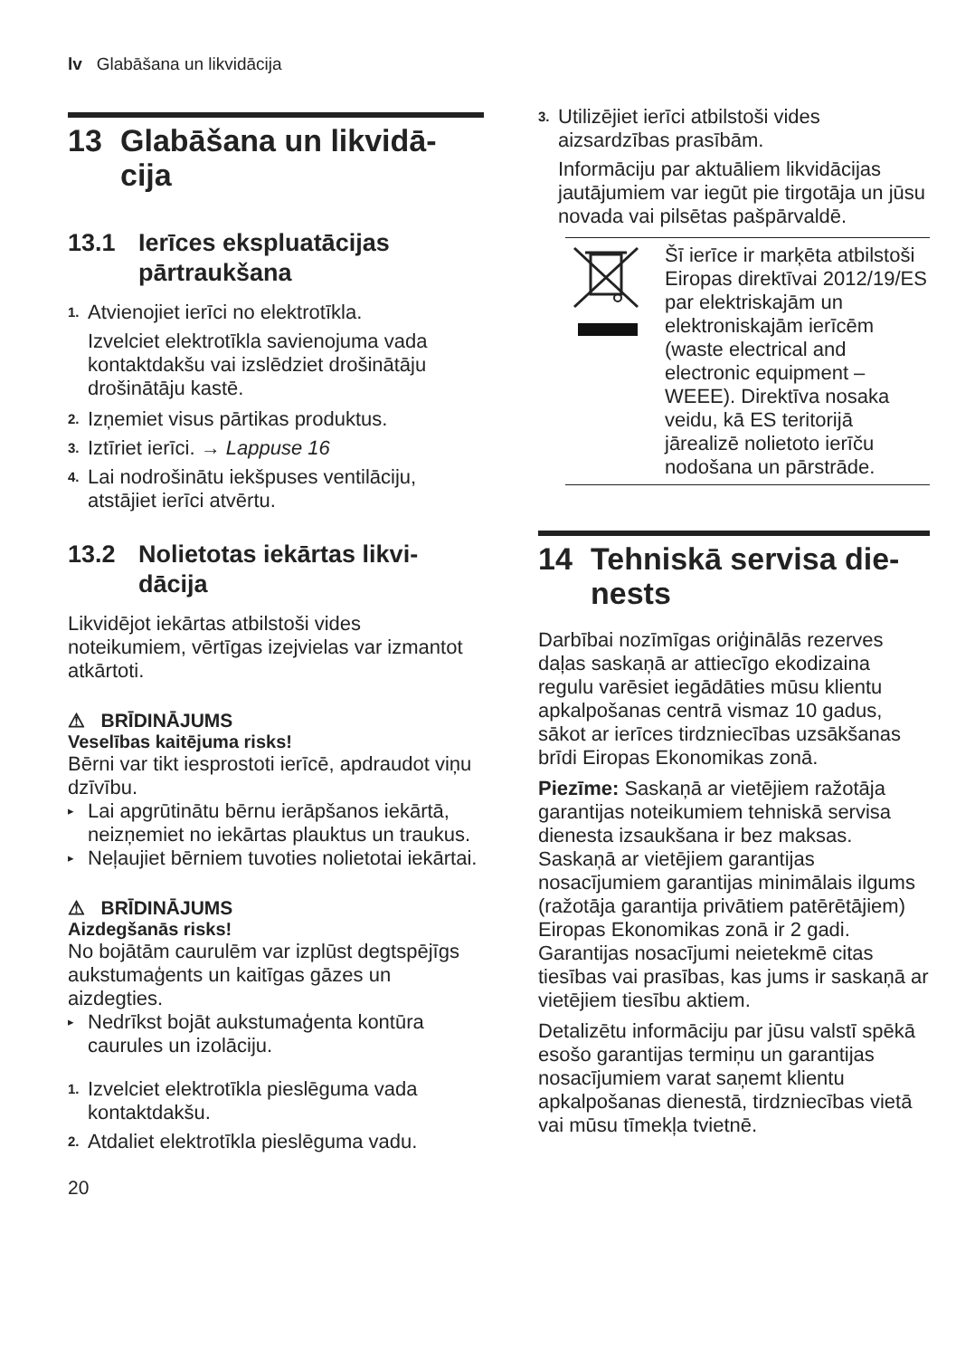lv Glabāšana un likvidācija
13 Glabāšana un likvidā-cija
13.1 Ierīces ekspluatācijas pārtraukšana
1. Atvienojiet ierīci no elektrotīkla.
Izvelciet elektrotīkla savienojuma vada kontaktdakšu vai izslēdziet drošinātāju drošinātāju kastē.
2. Izņemiet visus pārtikas produktus.
3. Iztīriet ierīci. → Lappuse 16
4. Lai nodrošinātu iekšpuses ventilāciju, atstājiet ierīci atvērtu.
13.2 Nolietotas iekārtas likvi-dācija
Likvidējot iekārtas atbilstoši vides noteikumiem, vērtīgas izejvielas var izmantot atkārtoti.
⚠ BRĪDINĀJUMS
Veselības kaitējuma risks!
Bērni var tikt iesprostoti ierīcē, apdraudot viņu dzīvību.
▸ Lai apgrūtinātu bērnu ierāpšanos iekārtā, neizņemiet no iekārtas plauktus un traukus.
▸ Neļaujiet bērniem tuvoties nolietotai iekārtai.
⚠ BRĪDINĀJUMS
Aizdegšanās risks!
No bojātām caurulēm var izplūst degtspējīgs aukstumaģents un kaitīgas gāzes un aizdegties.
▸ Nedrīkst bojāt aukstumaģenta kontūra caurules un izolāciju.
1. Izvelciet elektrotīkla pieslēguma vada kontaktdakšu.
2. Atdaliet elektrotīkla pieslēguma vadu.
3. Utilizējiet ierīci atbilstoši vides aizsardzības prasībām.
Informāciju par aktuāliem likvidācijas jautājumiem var iegūt pie tirgotāja un jūsu novada vai pilsētas pašpārvaldē.
Šī ierīce ir marķēta atbilstoši Eiropas direktīvai 2012/19/ES par elektriskajām un elektroniskajām ierīcēm (waste electrical and electronic equipment – WEEE). Direktīva nosaka veidu, kā ES teritorijā jārealizē nolietoto ierīču nodošana un pārstrāde.
14 Tehniskā servisa die-nests
Darbībai nozīmīgas oriģinālās rezerves daļas saskaņā ar attiecīgo ekodizaina regulu varēsiet iegādāties mūsu klientu apkalpošanas centrā vismaz 10 gadus, sākot ar ierīces tirdzniecības uzsākšanas brīdi Eiropas Ekonomikas zonā.
Piezīme: Saskaņā ar vietējiem ražotāja garantijas noteikumiem tehniskā servisa dienesta izsaukšana ir bez maksas. Saskaņā ar vietējiem garantijas nosacījumiem garantijas minimālais ilgums (ražotāja garantija privātiem patērētājiem) Eiropas Ekonomikas zonā ir 2 gadi. Garantijas nosacījumi neietekmē citas tiesības vai prasības, kas jums ir saskaņā ar vietējiem tiesību aktiem.
Detalizētu informāciju par jūsu valstī spēkā esošo garantijas termiņu un garantijas nosacījumiem varat saņemt klientu apkalpošanas dienestā, tirdzniecības vietā vai mūsu tīmekļa tvietnē.
20